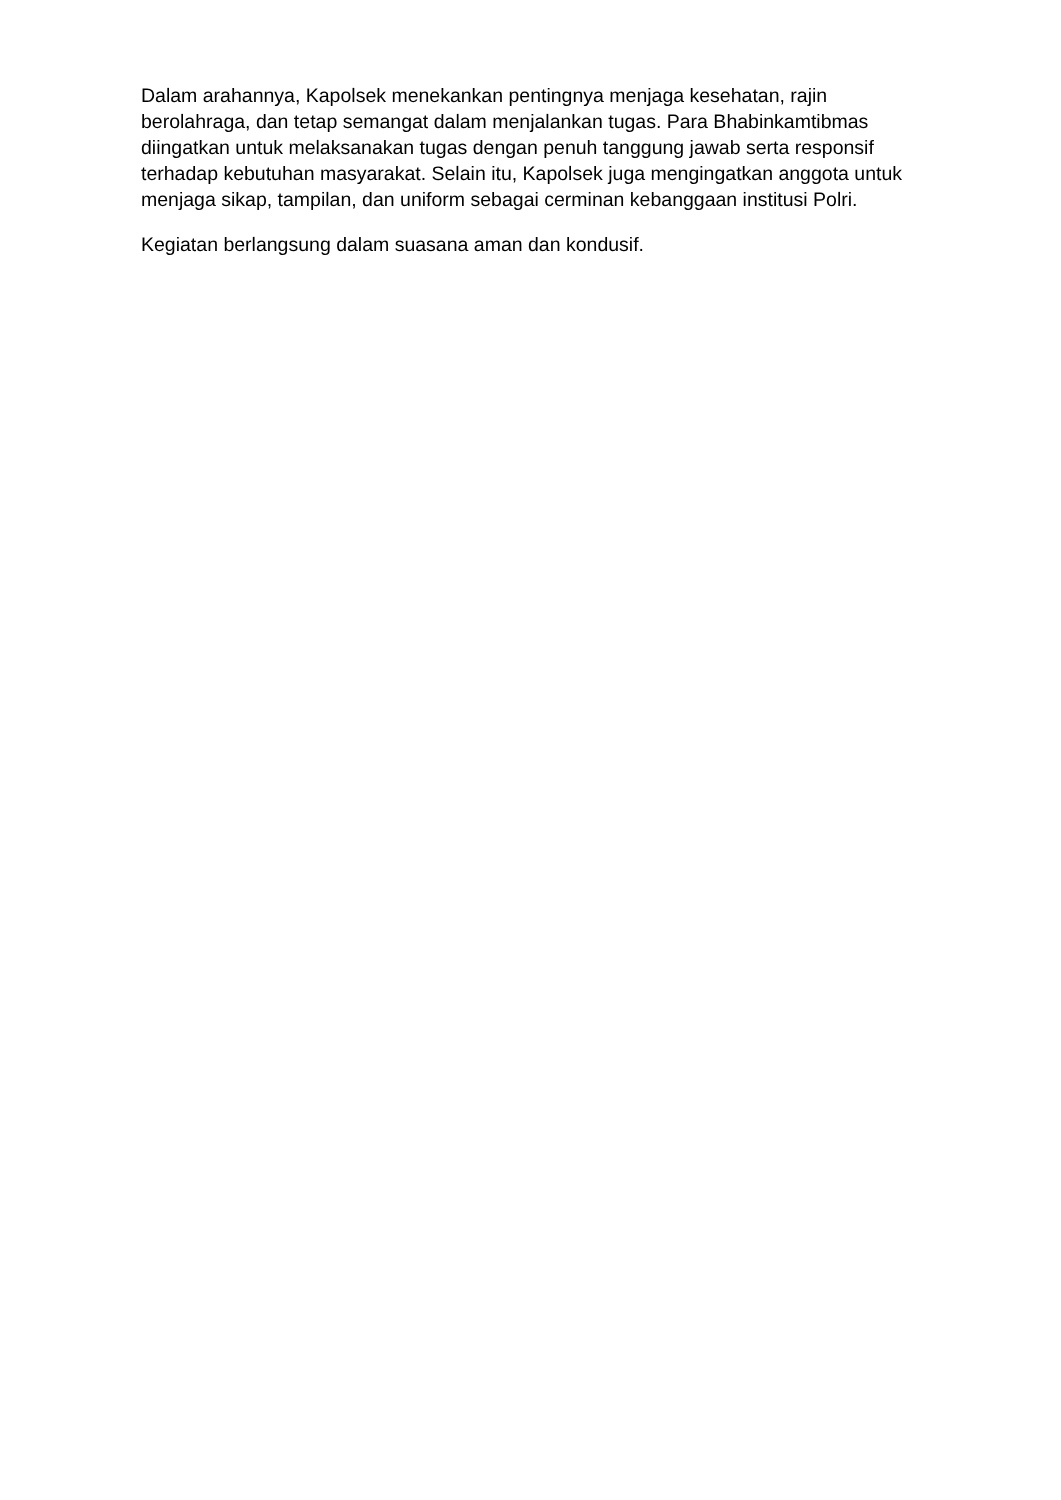Dalam arahannya, Kapolsek menekankan pentingnya menjaga kesehatan, rajin berolahraga, dan tetap semangat dalam menjalankan tugas. Para Bhabinkamtibmas diingatkan untuk melaksanakan tugas dengan penuh tanggung jawab serta responsif terhadap kebutuhan masyarakat. Selain itu, Kapolsek juga mengingatkan anggota untuk menjaga sikap, tampilan, dan uniform sebagai cerminan kebanggaan institusi Polri.
Kegiatan berlangsung dalam suasana aman dan kondusif.